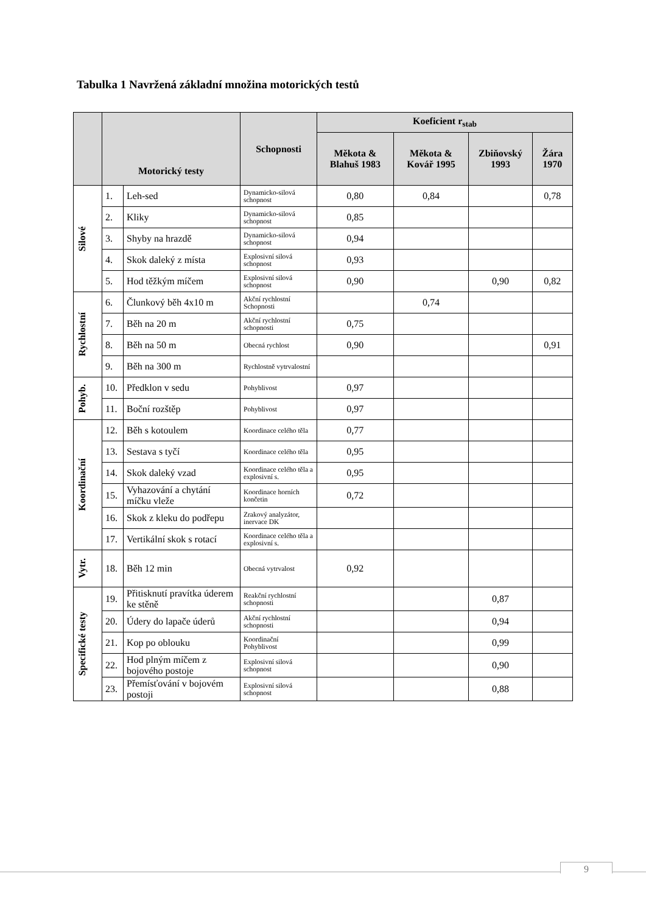Tabulka 1 Navržená základní množina motorických testů
| | Motorický testy | | Schopnosti | Koeficient r<sub>stab</sub> | | | |
| --- | --- | --- | --- | --- | --- | --- | --- |
| | | | | Měkota & Blahuš 1983 | Měkota & Kovář 1995 | Zbiňovský 1993 | Žára 1970 |
| Silové | 1. | Leh-sed | Dynamicko-silová schopnost | 0,80 | 0,84 | | 0,78 |
| | 2. | Kliky | Dynamicko-silová schopnost | 0,85 | | | |
| | 3. | Shyby na hrazdě | Dynamicko-silová schopnost | 0,94 | | | |
| | 4. | Skok daleký z místa | Explosivní silová schopnost | 0,93 | | | |
| | 5. | Hod těžkým míčem | Explosivní silová schopnost | 0,90 | | 0,90 | 0,82 |
| Rychlostní | 6. | Člunkový běh 4x10 m | Akční rychlostní Schopnosti | | 0,74 | | |
| | 7. | Běh na 20 m | Akční rychlostní schopnosti | 0,75 | | | |
| | 8. | Běh na 50 m | Obecná rychlost | 0,90 | | | 0,91 |
| | 9. | Běh na 300 m | Rychlostně vytrvalostní | | | | |
| Pohyb. | 10. | Předklon v sedu | Pohyblivost | 0,97 | | | |
| | 11. | Boční rozštěp | Pohyblivost | 0,97 | | | |
| Koordinační | 12. | Běh s kotoulem | Koordinace celého těla | 0,77 | | | |
| | 13. | Sestava s tyčí | Koordinace celého těla | 0,95 | | | |
| | 14. | Skok daleký vzad | Koordinace celého těla a explosivní s. | 0,95 | | | |
| | 15. | Vyhazování a chytání míčku vleže | Koordinace horních končetin | 0,72 | | | |
| | 16. | Skok z kleku do podřepu | Zrakový analyzátor, inervace DK | | | | |
| | 17. | Vertikální skok s rotací | Koordinace celého těla a explosivní s. | | | | |
| Vytr. | 18. | Běh 12 min | Obecná vytrvalost | 0,92 | | | |
| Specifické testy | 19. | Přitisknutí pravítka úderem ke stěně | Reakční rychlostní schopnosti | | | 0,87 | |
| | 20. | Údery do lapače úderů | Akční rychlostní schopnosti | | | 0,94 | |
| | 21. | Kop po oblouku | Koordinační Pohyblivost | | | 0,99 | |
| | 22. | Hod plným míčem z bojového postoje | Explosivní silová schopnost | | | 0,90 | |
| | 23. | Přemísťování v bojovém postoji | Explosivní silová schopnost | | | 0,88 | |
9